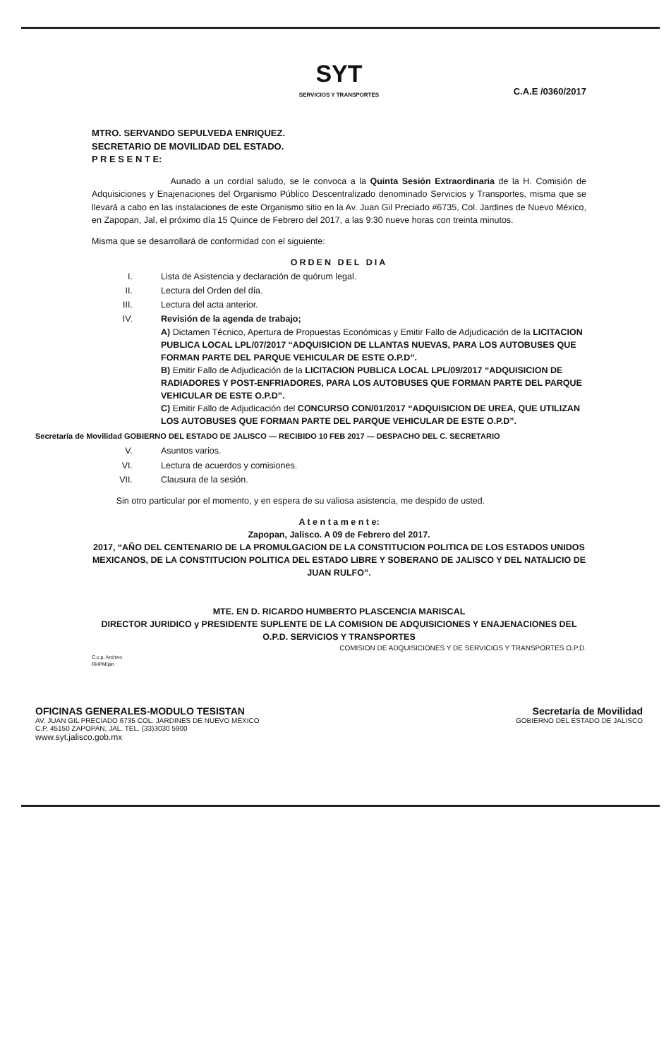SYT
SERVICIOS Y TRANSPORTES
C.A.E /0360/2017
MTRO. SERVANDO SEPULVEDA ENRIQUEZ.
SECRETARIO DE MOVILIDAD DEL ESTADO.
P R E S E N T E:
Aunado a un cordial saludo, se le convoca a la Quinta Sesión Extraordinaria de la H. Comisión de Adquisiciones y Enajenaciones del Organismo Público Descentralizado denominado Servicios y Transportes, misma que se llevará a cabo en las instalaciones de este Organismo sitio en la Av. Juan Gil Preciado #6735, Col. Jardines de Nuevo México, en Zapopan, Jal, el próximo día 15 Quince de Febrero del 2017, a las 9:30 nueve horas con treinta minutos.
Misma que se desarrollará de conformidad con el siguiente:
ORDEN DEL DIA
I. Lista de Asistencia y declaración de quórum legal.
II. Lectura del Orden del día.
III. Lectura del acta anterior.
IV. Revisión de la agenda de trabajo;
A) Dictamen Técnico, Apertura de Propuestas Económicas y Emitir Fallo de Adjudicación de la LICITACION PUBLICA LOCAL LPL/07/2017 “ADQUISICION DE LLANTAS NUEVAS, PARA LOS AUTOBUSES QUE FORMAN PARTE DEL PARQUE VEHICULAR DE ESTE O.P.D”.
B) Emitir Fallo de Adjudicación de la LICITACION PUBLICA LOCAL LPL/09/2017 “ADQUISICION DE RADIADORES Y POST-ENFRIADORES, PARA LOS AUTOBUSES QUE FORMAN PARTE DEL PARQUE VEHICULAR DE ESTE O.P.D”.
C) Emitir Fallo de Adjudicación del CONCURSO CON/01/2017 “ADQUISICION DE UREA, QUE UTILIZAN LOS AUTOBUSES QUE FORMAN PARTE DEL PARQUE VEHICULAR DE ESTE O.P.D”.
Secretaría de Movilidad GOBIERNO DEL ESTADO DE JALISCO — RECIBIDO 10 FEB 2017 — DESPACHO DEL C. SECRETARIO
V. Asuntos varios.
VI. Lectura de acuerdos y comisiones.
VII. Clausura de la sesión.
Sin otro particular por el momento, y en espera de su valiosa asistencia, me despido de usted.
A t e n t a m e n t e:
Zapopan, Jalisco. A 09 de Febrero del 2017.
2017, “AÑO DEL CENTENARIO DE LA PROMULGACION DE LA CONSTITUCION POLITICA DE LOS ESTADOS UNIDOS MEXICANOS, DE LA CONSTITUCION POLITICA DEL ESTADO LIBRE Y SOBERANO DE JALISCO Y DEL NATALICIO DE JUAN RULFO”.
MTE. EN D. RICARDO HUMBERTO PLASCENCIA MARISCAL
DIRECTOR JURIDICO y PRESIDENTE SUPLENTE DE LA COMISION DE ADQUISICIONES Y ENAJENACIONES DEL O.P.D. SERVICIOS Y TRANSPORTES
COMISION DE ADQUISICIONES Y DE SERVICIOS Y TRANSPORTES O.P.D.
C.c.p. Archivo
RHPM/jan
OFICINAS GENERALES-MODULO TESISTAN
AV. JUAN GIL PRECIADO 6735 COL. JARDINES DE NUEVO MÉXICO
C.P. 45150 ZAPOPAN, JAL. TEL. (33)3030 5900
www.syt.jalisco.gob.mx
Secretaría de Movilidad
GOBIERNO DEL ESTADO DE JALISCO